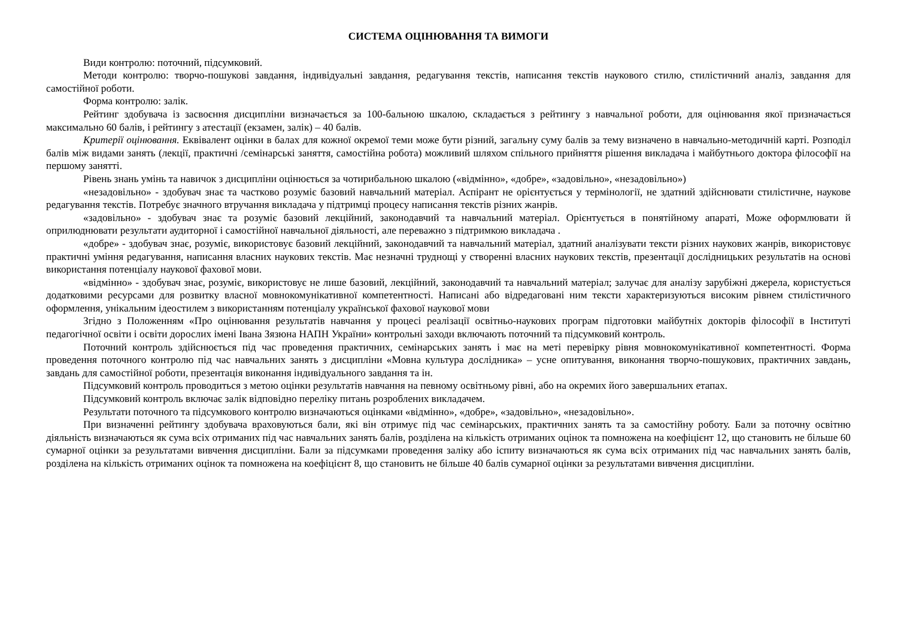СИСТЕМА ОЦІНЮВАННЯ ТА ВИМОГИ
Види контролю: поточний, підсумковий.
Методи контролю: творчо-пошукові завдання, індивідуальні завдання, редагування текстів, написання текстів наукового стилю, стилістичний аналіз, завдання для самостійної роботи.
Форма контролю: залік.
Рейтинг здобувача із засвоєння дисципліни визначається за 100-бальною шкалою, складається з рейтингу з навчальної роботи, для оцінювання якої призначається максимально 60 балів, і рейтингу з атестації (екзамен, залік) – 40 балів.
Критерії оцінювання. Еквівалент оцінки в балах для кожної окремої теми може бути різний, загальну суму балів за тему визначено в навчально-методичній карті. Розподіл балів між видами занять (лекції, практичні /семінарські заняття, самостійна робота) можливий шляхом спільного прийняття рішення викладача і майбутнього доктора філософії на першому занятті.
Рівень знань умінь та навичок з дисципліни оцінюється за чотирибальною шкалою («відмінно», «добре», «задовільно», «незадовільно»)
«незадовільно» - здобувач знає та частково розуміє базовий навчальний матеріал. Аспірант не орієнтується у термінології, не здатний здійснювати стилістичне, наукове редагування текстів. Потребує значного втручання викладача у підтримці процесу написання текстів різних жанрів.
«задовільно» - здобувач знає та розуміє базовий лекційний, законодавчий та навчальний матеріал. Орієнтується в понятійному апараті, Може оформлювати й оприлюднювати результати аудиторної і самостійної навчальної діяльності, але переважно з підтримкою викладача .
«добре» - здобувач знає, розуміє, використовує базовий лекційний, законодавчий та навчальний матеріал, здатний аналізувати тексти різних наукових жанрів, використовує практичні уміння редагування, написання власних наукових текстів. Має незначні труднощі у створенні власних наукових текстів, презентації дослідницьких результатів на основі використання потенціалу наукової фахової мови.
«відмінно» - здобувач знає, розуміє, використовує не лише базовий, лекційний, законодавчий та навчальний матеріал; залучає для аналізу зарубіжні джерела, користується додатковими ресурсами для розвитку власної мовнокомунікативної компетентності. Написані або відредаговані ним тексти характеризуються високим рівнем стилістичного оформлення, унікальним ідеостилем з використанням потенціалу української фахової наукової мови
Згідно з Положенням «Про оцінювання результатів навчання у процесі реалізації освітньо-наукових програм підготовки майбутніх докторів філософії в Інституті педагогічної освіти і освіти дорослих імені Івана Зязюна НАПН України» контрольні заходи включають поточний та підсумковий контроль.
Поточний контроль здійснюється під час проведення практичних, семінарських занять і має на меті перевірку рівня мовнокомунікативної компетентності. Форма проведення поточного контролю під час навчальних занять з дисципліни «Мовна культура дослідника» – усне опитування, виконання творчо-пошукових, практичних завдань, завдань для самостійної роботи, презентація виконання індивідуального завдання та ін.
Підсумковий контроль проводиться з метою оцінки результатів навчання на певному освітньому рівні, або на окремих його завершальних етапах.
Підсумковий контроль включає залік відповідно переліку питань розроблених викладачем.
Результати поточного та підсумкового контролю визначаються оцінками «відмінно», «добре», «задовільно», «незадовільно».
При визначенні рейтингу здобувача враховуються бали, які він отримує під час семінарських, практичних занять та за самостійну роботу. Бали за поточну освітню діяльність визначаються як сума всіх отриманих під час навчальних занять балів, розділена на кількість отриманих оцінок та помножена на коефіцієнт 12, що становить не більше 60 сумарної оцінки за результатами вивчення дисципліни. Бали за підсумками проведення заліку або іспиту визначаються як сума всіх отриманих під час навчальних занять балів, розділена на кількість отриманих оцінок та помножена на коефіцієнт 8, що становить не більше 40 балів сумарної оцінки за результатами вивчення дисципліни.